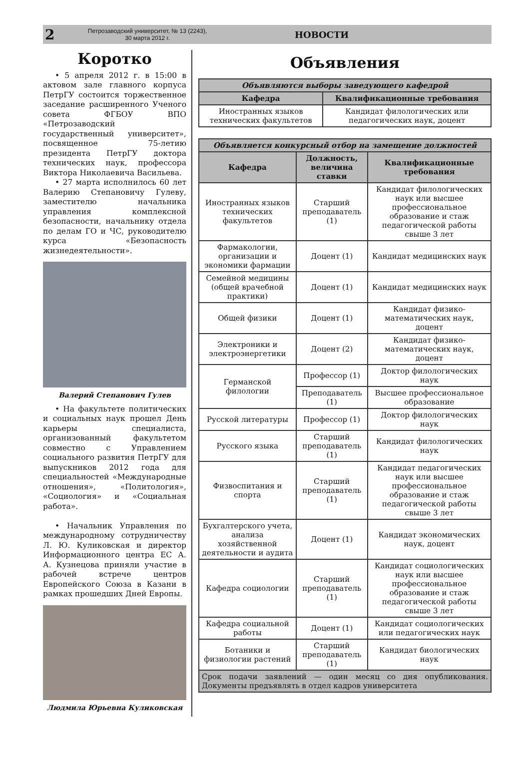2
Петрозаводский университет, № 13 (2243),
30 марта 2012 г.
НОВОСТИ
Коротко
• 5 апреля 2012 г. в 15:00 в актовом зале главного корпуса ПетрГУ состоится торжественное заседание расширенного Ученого совета ФГБОУ ВПО «Петрозаводский государственный университет», посвященное 75-летию президента ПетрГУ доктора технических наук, профессора Виктора Николаевича Васильева.
• 27 марта исполнилось 60 лет Валерию Степановичу Гулеву, заместителю начальника управления комплексной безопасности, начальнику отдела по делам ГО и ЧС, руководителю курса «Безопасность жизнедеятельности».
Валерий Степанович Гулев
• На факультете политических и социальных наук прошел День карьеры специалиста, организованный факультетом совместно с Управлением социального развития ПетрГУ для выпускников 2012 года для специальностей «Международные отношения», «Политология», «Социология» и «Социальная работа».
• Начальник Управления по международному сотрудничеству Л. Ю. Куликовская и директор Информационного центра ЕС А. А. Кузнецова приняли участие в рабочей встрече центров Европейского Союза в Казани в рамках прошедших Дней Европы.
Людмила Юрьевна Куликовская
Объявления
| Объявляются выборы заведующего кафедрой | |
| --- | --- |
| Кафедра | Квалификационные требования |
| Иностранных языков технических факультетов | Кандидат филологических или педагогических наук, доцент |
| Объявляется конкурсный отбор на замещение должностей | | |
| --- | --- | --- |
| Кафедра | Должность, величина ставки | Квалификационные требования |
| Иностранных языков технических факультетов | Старший преподаватель (1) | Кандидат филологических наук или высшее профессиональное образование и стаж педагогической работы свыше 3 лет |
| Фармакологии, организации и экономики фармации | Доцент (1) | Кандидат медицинских наук |
| Семейной медицины (общей врачебной практики) | Доцент (1) | Кандидат медицинских наук |
| Общей физики | Доцент (1) | Кандидат физико-математических наук, доцент |
| Электроники и электроэнергетики | Доцент (2) | Кандидат физико-математических наук, доцент |
| Германской филологии | Профессор (1) | Доктор филологических наук |
| | Преподаватель (1) | Высшее профессиональное образование |
| Русской литературы | Профессор (1) | Доктор филологических наук |
| Русского языка | Старший преподаватель (1) | Кандидат филологических наук |
| Физвоспитания и спорта | Старший преподаватель (1) | Кандидат педагогических наук или высшее профессиональное образование и стаж педагогической работы свыше 3 лет |
| Бухгалтерского учета, анализа хозяйственной деятельности и аудита | Доцент (1) | Кандидат экономических наук, доцент |
| Кафедра социологии | Старший преподаватель (1) | Кандидат социологических наук или высшее профессиональное образование и стаж педагогической работы свыше 3 лет |
| Кафедра социальной работы | Доцент (1) | Кандидат социологических или педагогических наук |
| Ботаники и физиологии растений | Старший преподаватель (1) | Кандидат биологических наук |
| Срок подачи заявлений — один месяц со дня опубликования. Документы предъявлять в отдел кадров университета | | |